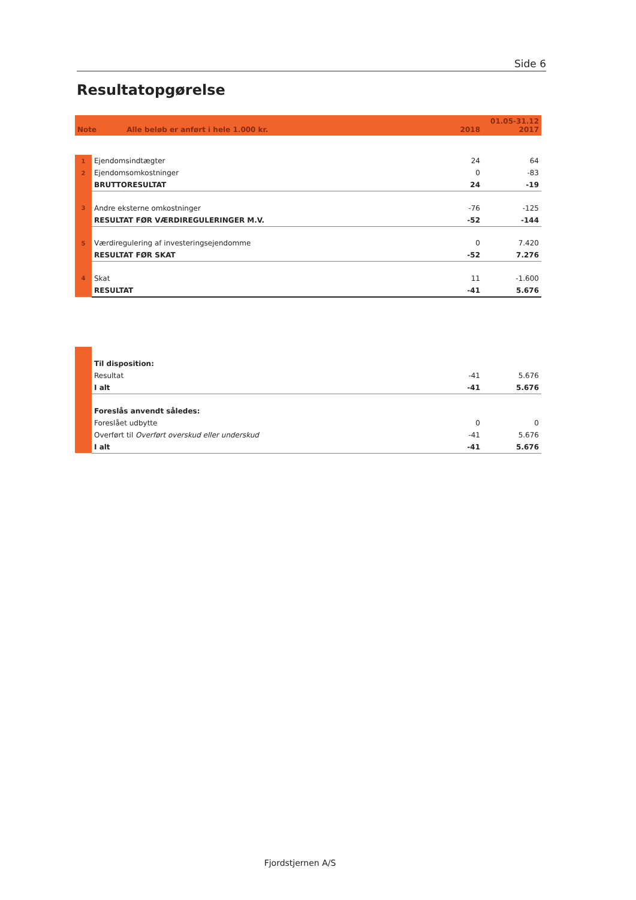Side 6
Resultatopgørelse
| Note | Alle beløb er anført i hele 1.000 kr. | 2018 | 01.05-31.12 2017 |
| --- | --- | --- | --- |
| 1 | Ejendomsindtægter | 24 | 64 |
| 2 | Ejendomsomkostninger | 0 | -83 |
| | BRUTTORESULTAT | 24 | -19 |
| 3 | Andre eksterne omkostninger | -76 | -125 |
| | RESULTAT FØR VÆRDIREGULERINGER M.V. | -52 | -144 |
| 5 | Værdiregulering af investeringsejendomme | 0 | 7.420 |
| | RESULTAT FØR SKAT | -52 | 7.276 |
| 4 | Skat | 11 | -1.600 |
| | RESULTAT | -41 | 5.676 |
| | Til disposition: | | |
| | Resultat | -41 | 5.676 |
| | I alt | -41 | 5.676 |
| | Foreslås anvendt således: | | |
| | Foreslået udbytte | 0 | 0 |
| | Overført til Overført overskud eller underskud | -41 | 5.676 |
| | I alt | -41 | 5.676 |
Fjordstjernen A/S